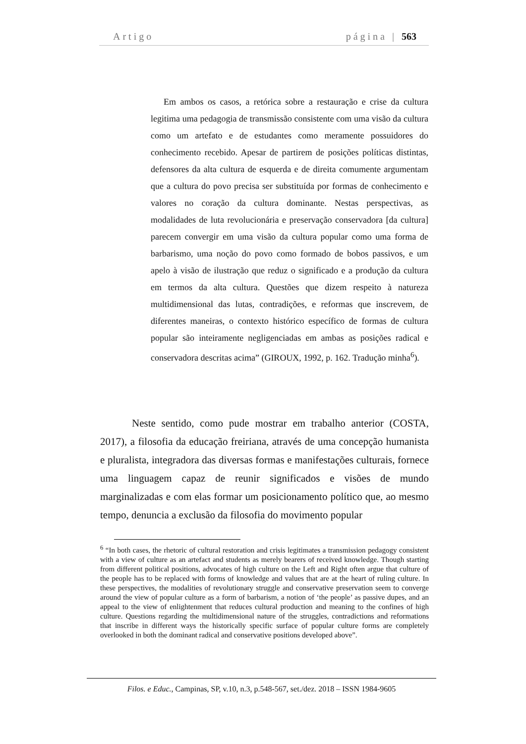Artigo página | 563
Em ambos os casos, a retórica sobre a restauração e crise da cultura legitima uma pedagogia de transmissão consistente com uma visão da cultura como um artefato e de estudantes como meramente possuidores do conhecimento recebido. Apesar de partirem de posições políticas distintas, defensores da alta cultura de esquerda e de direita comumente argumentam que a cultura do povo precisa ser substituída por formas de conhecimento e valores no coração da cultura dominante. Nestas perspectivas, as modalidades de luta revolucionária e preservação conservadora [da cultura] parecem convergir em uma visão da cultura popular como uma forma de barbarismo, uma noção do povo como formado de bobos passivos, e um apelo à visão de ilustração que reduz o significado e a produção da cultura em termos da alta cultura. Questões que dizem respeito à natureza multidimensional das lutas, contradições, e reformas que inscrevem, de diferentes maneiras, o contexto histórico específico de formas de cultura popular são inteiramente negligenciadas em ambas as posições radical e conservadora descritas acima” (GIROUX, 1992, p. 162. Tradução minha<sup>6</sup>).
Neste sentido, como pude mostrar em trabalho anterior (COSTA, 2017), a filosofia da educação freiriana, através de uma concepção humanista e pluralista, integradora das diversas formas e manifestações culturais, fornece uma linguagem capaz de reunir significados e visões de mundo marginalizadas e com elas formar um posicionamento político que, ao mesmo tempo, denuncia a exclusão da filosofia do movimento popular
<sup>6</sup> “In both cases, the rhetoric of cultural restoration and crisis legitimates a transmission pedagogy consistent with a view of culture as an artefact and students as merely bearers of received knowledge. Though starting from different political positions, advocates of high culture on the Left and Right often argue that culture of the people has to be replaced with forms of knowledge and values that are at the heart of ruling culture. In these perspectives, the modalities of revolutionary struggle and conservative preservation seem to converge around the view of popular culture as a form of barbarism, a notion of ‘the people’ as passive dupes, and an appeal to the view of enlightenment that reduces cultural production and meaning to the confines of high culture. Questions regarding the multidimensional nature of the struggles, contradictions and reformations that inscribe in different ways the historically specific surface of popular culture forms are completely overlooked in both the dominant radical and conservative positions developed above”.
Filos. e Educ., Campinas, SP, v.10, n.3, p.548-567, set./dez. 2018 – ISSN 1984-9605